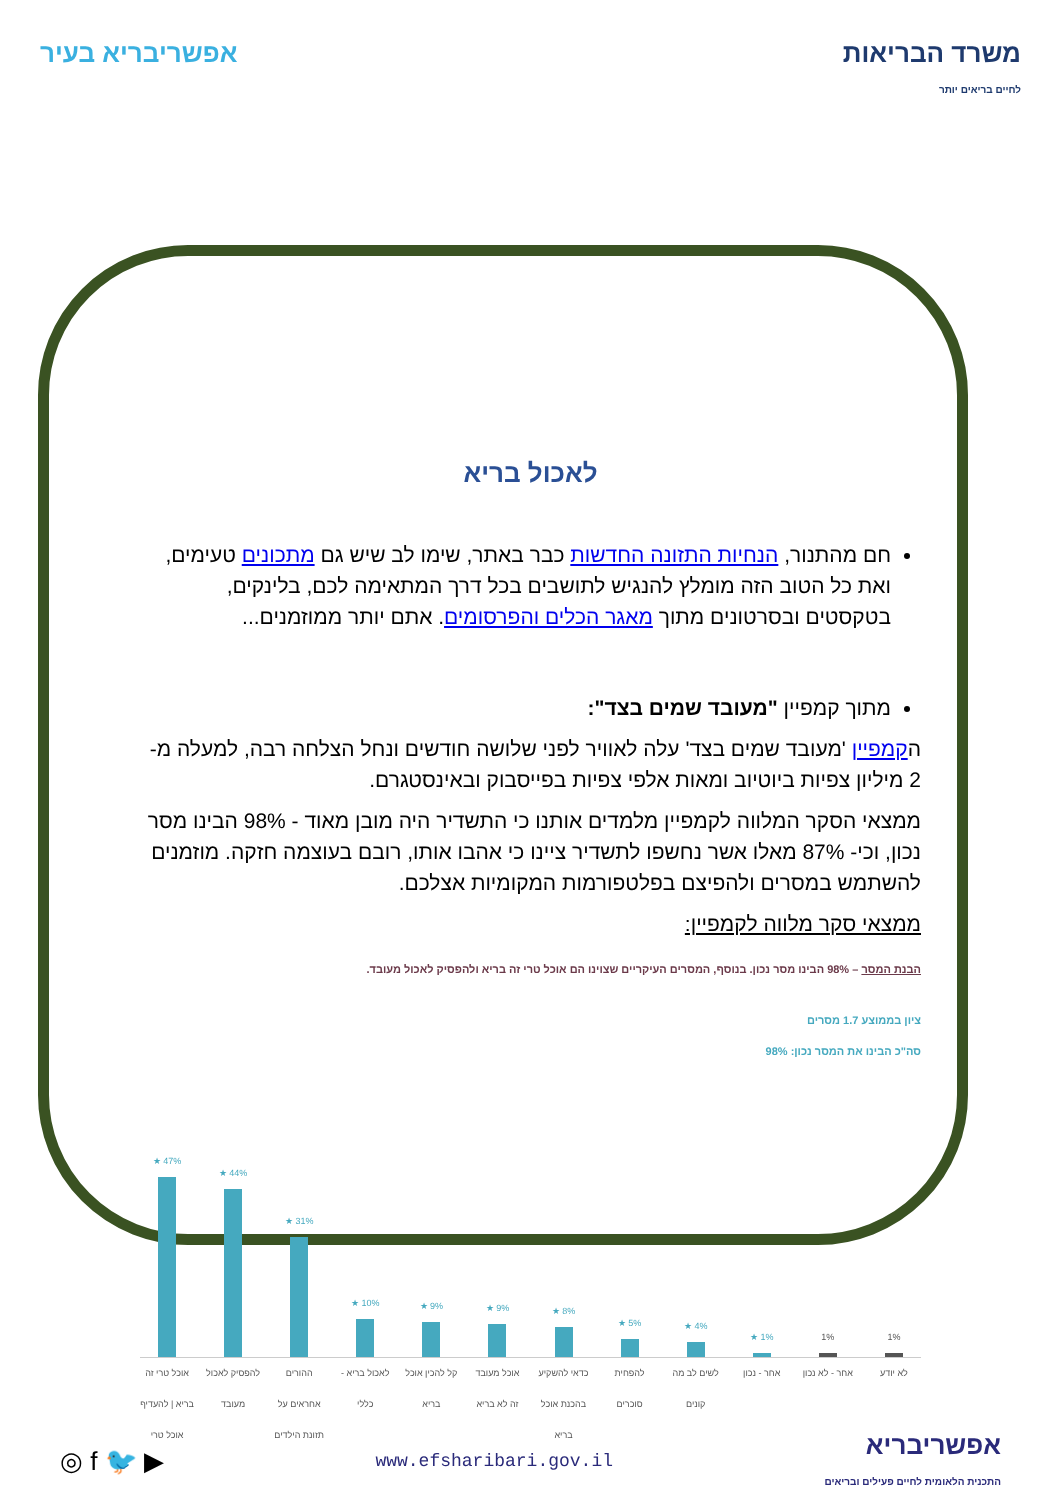משרד הבריאות
לחיים בריאים יותר
אפשריבריא בעיר
לאכול בריא
חם מהתנור, הנחיות התזונה החדשות כבר באתר, שימו לב שיש גם מתכונים טעימים, ואת כל הטוב הזה מומלץ להנגיש לתושבים בכל דרך המתאימה לכם, בלינקים, בטקסטים ובסרטונים מתוך מאגר הכלים והפרסומים. אתם יותר ממוזמנים...
מתוך קמפיין "מעובד שמים בצד":
הקמפיין 'מעובד שמים בצד' עלה לאוויר לפני שלושה חודשים ונחל הצלחה רבה, למעלה מ- 2 מיליון צפיות ביוטיוב ומאות אלפי צפיות בפייסבוק ובאינסטגרם.
ממצאי הסקר המלווה לקמפיין מלמדים אותנו כי התשדיר היה מובן מאוד - 98% הבינו מסר נכון, וכי- 87% מאלו אשר נחשפו לתשדיר ציינו כי אהבו אותו, רובם בעוצמה חזקה. מוזמנים להשתמש במסרים ולהפיצם בפלטפורמות המקומיות אצלכם.
ממצאי סקר מלווה לקמפיין:
הבנת המסר – 98% הבינו מסר נכון. בנוסף, המסרים העיקריים שצוינו הם אוכל טרי זה בריא ולהפסיק לאכול מעובד.
ציון בממוצע 1.7 מסרים
סה"כ הבינו את המסר נכון: 98%
★ 47%
★ 44%
★ 31%
★ 10%
★ 9%
★ 9%
★ 8%
★ 5%
★ 4%
★ 1%
1%
1%
אוכל טרי זה בריא | להעדיף אוכל טרי להפסיק לאכול מעובד ההורים אחראים על תזונת הילדים לאכול בריא - כללי קל להכין אוכל בריא אוכל מעובד זה לא בריא כדאי להשקיע בהכנת אוכל בריא להפחית סוכרים לשים לב מה קונים אחר - נכון אחר - לא נכון לא יודע
אפשריבריא
התכנית הלאומית לחיים פעילים ובריאים
www.efsharibari.gov.il
▶ 🐦 f ◎